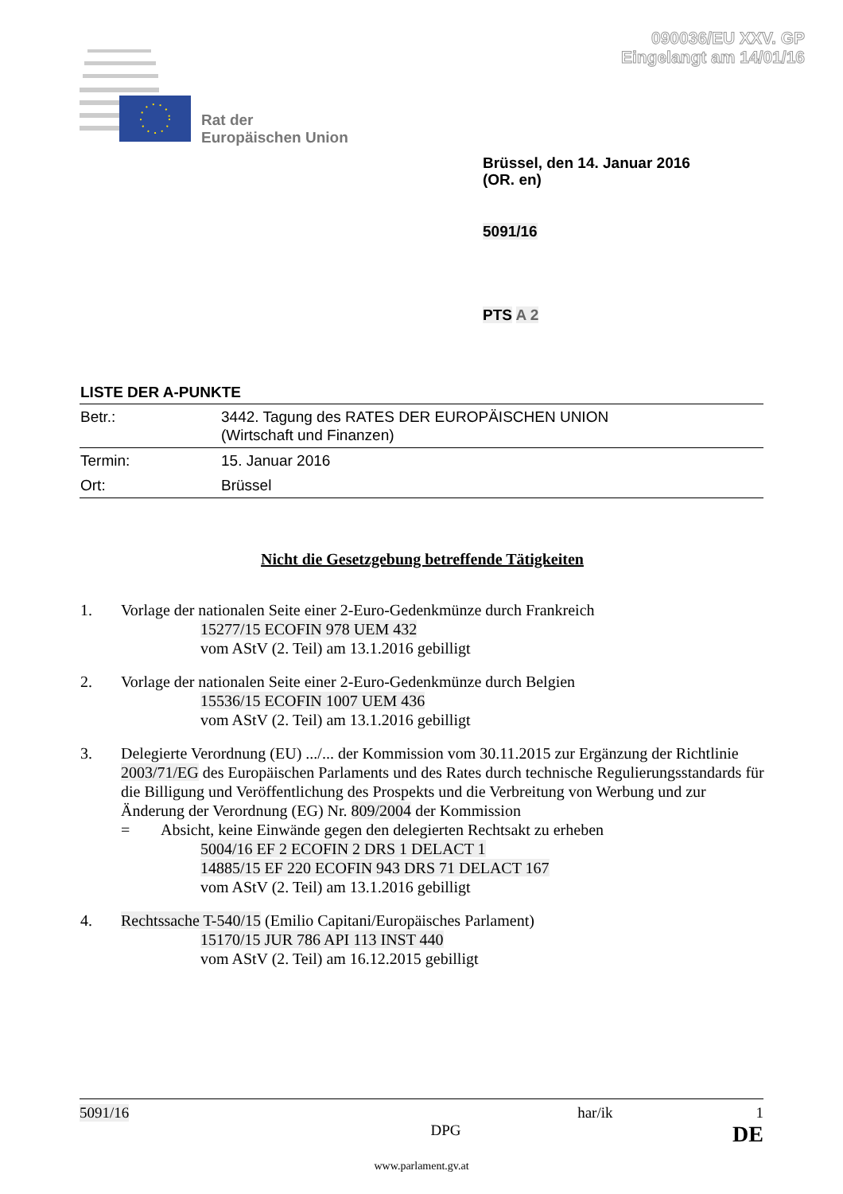090036/EU XXV. GP
Eingelangt am 14/01/16
Rat der
Europäischen Union
Brüssel, den 14. Januar 2016
(OR. en)
5091/16
PTS A 2
LISTE DER A-PUNKTE
| Betr.: | 3442. Tagung des RATES DER EUROPÄISCHEN UNION (Wirtschaft und Finanzen) |
| Termin: | 15. Januar 2016 |
| Ort: | Brüssel |
Nicht die Gesetzgebung betreffende Tätigkeiten
1. Vorlage der nationalen Seite einer 2-Euro-Gedenkmünze durch Frankreich
15277/15 ECOFIN 978 UEM 432
vom AStV (2. Teil) am 13.1.2016 gebilligt
2. Vorlage der nationalen Seite einer 2-Euro-Gedenkmünze durch Belgien
15536/15 ECOFIN 1007 UEM 436
vom AStV (2. Teil) am 13.1.2016 gebilligt
3. Delegierte Verordnung (EU) .../... der Kommission vom 30.11.2015 zur Ergänzung der Richtlinie 2003/71/EG des Europäischen Parlaments und des Rates durch technische Regulierungsstandards für die Billigung und Veröffentlichung des Prospekts und die Verbreitung von Werbung und zur Änderung der Verordnung (EG) Nr. 809/2004 der Kommission
= Absicht, keine Einwände gegen den delegierten Rechtsakt zu erheben
5004/16 EF 2 ECOFIN 2 DRS 1 DELACT 1
14885/15 EF 220 ECOFIN 943 DRS 71 DELACT 167
vom AStV (2. Teil) am 13.1.2016 gebilligt
4. Rechtssache T-540/15 (Emilio Capitani/Europäisches Parlament)
15170/15 JUR 786 API 113 INST 440
vom AStV (2. Teil) am 16.12.2015 gebilligt
5091/16 har/ik 1
DPG DE
www.parlament.gv.at